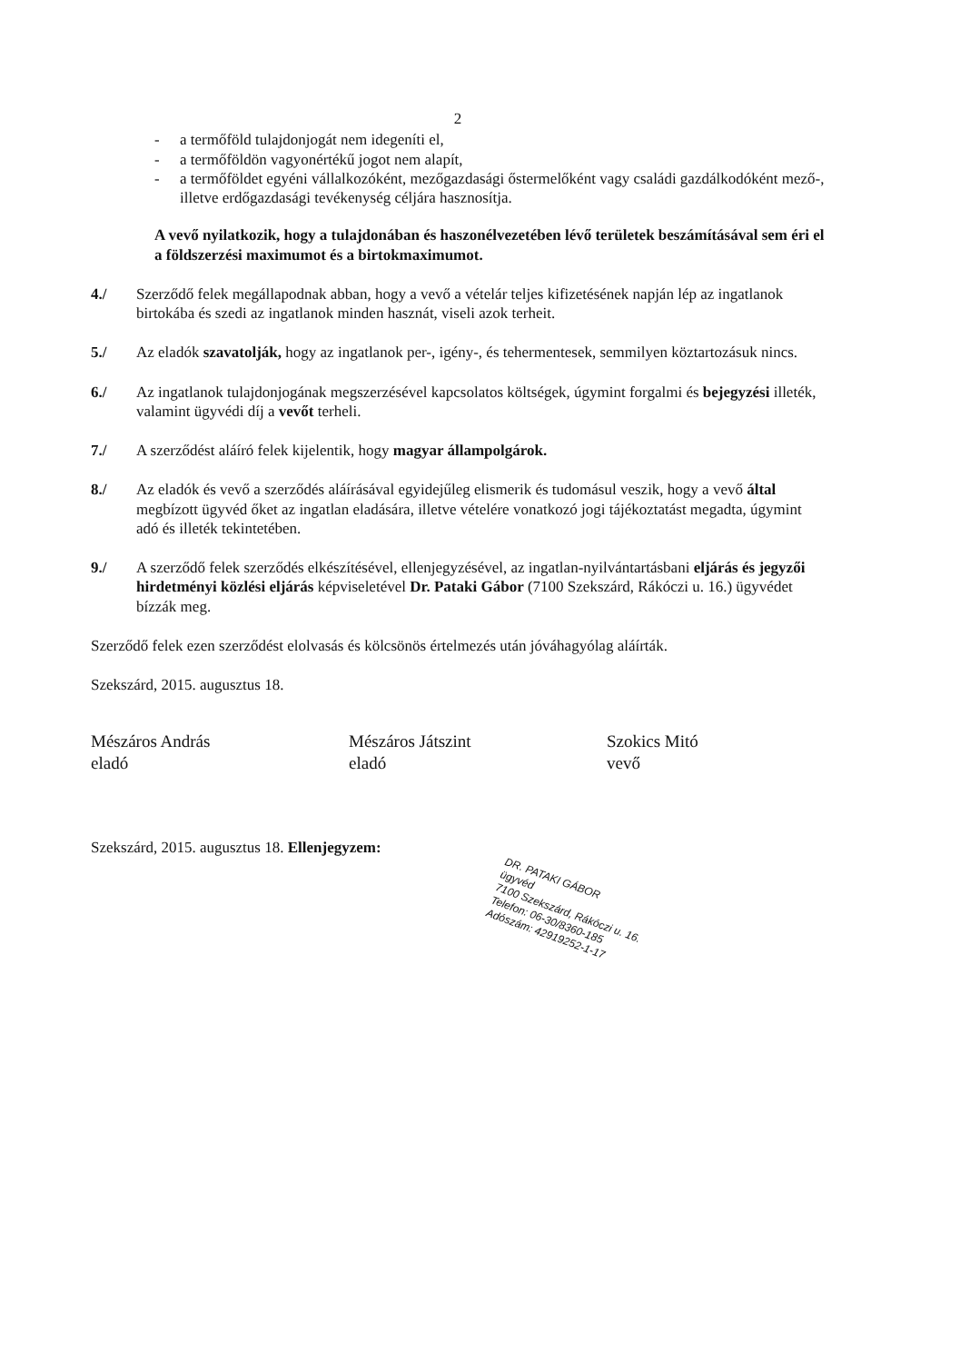2
- a termőföld tulajdonjogát nem idegeníti el,
- a termőföldön vagyonértékű jogot nem alapít,
- a termőföldet egyéni vállalkozóként, mezőgazdasági őstermelőként vagy családi gazdálkodóként mező-, illetve erdőgazdasági tevékenység céljára hasznosítja.
A vevő nyilatkozik, hogy a tulajdonában és haszonélvezetében lévő területek beszámításával sem éri el a földszerzési maximumot és a birtokmaximumot.
4./ Szerződő felek megállapodnak abban, hogy a vevő a vételár teljes kifizetésének napján lép az ingatlanok birtokába és szedi az ingatlanok minden hasznát, viseli azok terheit.
5./ Az eladók szavatolják, hogy az ingatlanok per-, igény-, és tehermentesek, semmilyen köztartozásuk nincs.
6./ Az ingatlanok tulajdonjogának megszerzésével kapcsolatos költségek, úgymint forgalmi és bejegyzési illeték, valamint ügyvédi díj a vevőt terheli.
7./ A szerződést aláíró felek kijelentik, hogy magyar állampolgárok.
8./ Az eladók és vevő a szerződés aláírásával egyidejűleg elismerik és tudomásul veszik, hogy a vevő által megbízott ügyvéd őket az ingatlan eladására, illetve vételére vonatkozó jogi tájékoztatást megadta, úgymint adó és illeték tekintetében.
9./ A szerződő felek szerződés elkészítésével, ellenjegyzésével, az ingatlan-nyilvántartásbani eljárás és jegyzői hirdetményi közlési eljárás képviseletével Dr. Pataki Gábor (7100 Szekszárd, Rákóczi u. 16.) ügyvédet bízzák meg.
Szerződő felek ezen szerződést elolvasás és kölcsönös értelmezés után jóváhagyólag aláírták.
Szekszárd, 2015. augusztus 18.
Mészáros András
eladó
Mészáros Játszint
eladó
Szokics Mitó
vevő
Szekszárd, 2015. augusztus 18. Ellenjegyzem:
DR. PATAKI GÁBOR
ügyvéd
7100 Szekszárd, Rákóczi u. 16.
Telefon: 06-30/8360-185
Adószám: 42919252-1-17